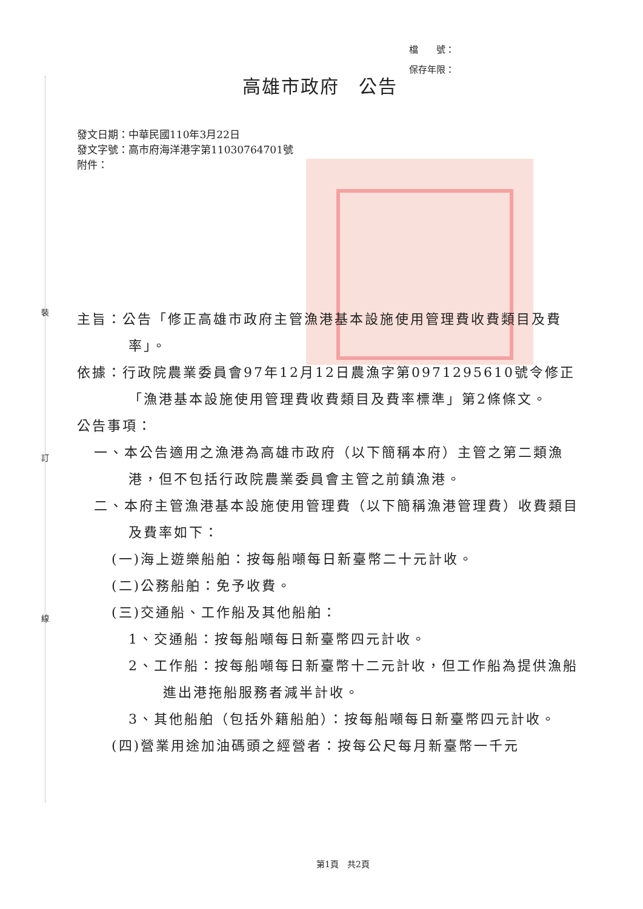裝
訂
線
檔　　號：
保存年限：
高雄市政府　公告
發文日期：中華民國110年3月22日
發文字號：高市府海洋港字第11030764701號
附件：
主旨：公告「修正高雄市政府主管漁港基本設施使用管理費收費類目及費率」。
依據：行政院農業委員會97年12月12日農漁字第0971295610號令修正「漁港基本設施使用管理費收費類目及費率標準」第2條條文。
公告事項：
一、本公告適用之漁港為高雄市政府（以下簡稱本府）主管之第二類漁港，但不包括行政院農業委員會主管之前鎮漁港。
二、本府主管漁港基本設施使用管理費（以下簡稱漁港管理費）收費類目及費率如下：
(一)海上遊樂船舶：按每船噸每日新臺幣二十元計收。
(二)公務船舶：免予收費。
(三)交通船、工作船及其他船舶：
1、交通船：按每船噸每日新臺幣四元計收。
2、工作船：按每船噸每日新臺幣十二元計收，但工作船為提供漁船進出港拖船服務者減半計收。
3、其他船舶（包括外籍船舶）：按每船噸每日新臺幣四元計收。
(四)營業用途加油碼頭之經營者：按每公尺每月新臺幣一千元
第1頁　共2頁